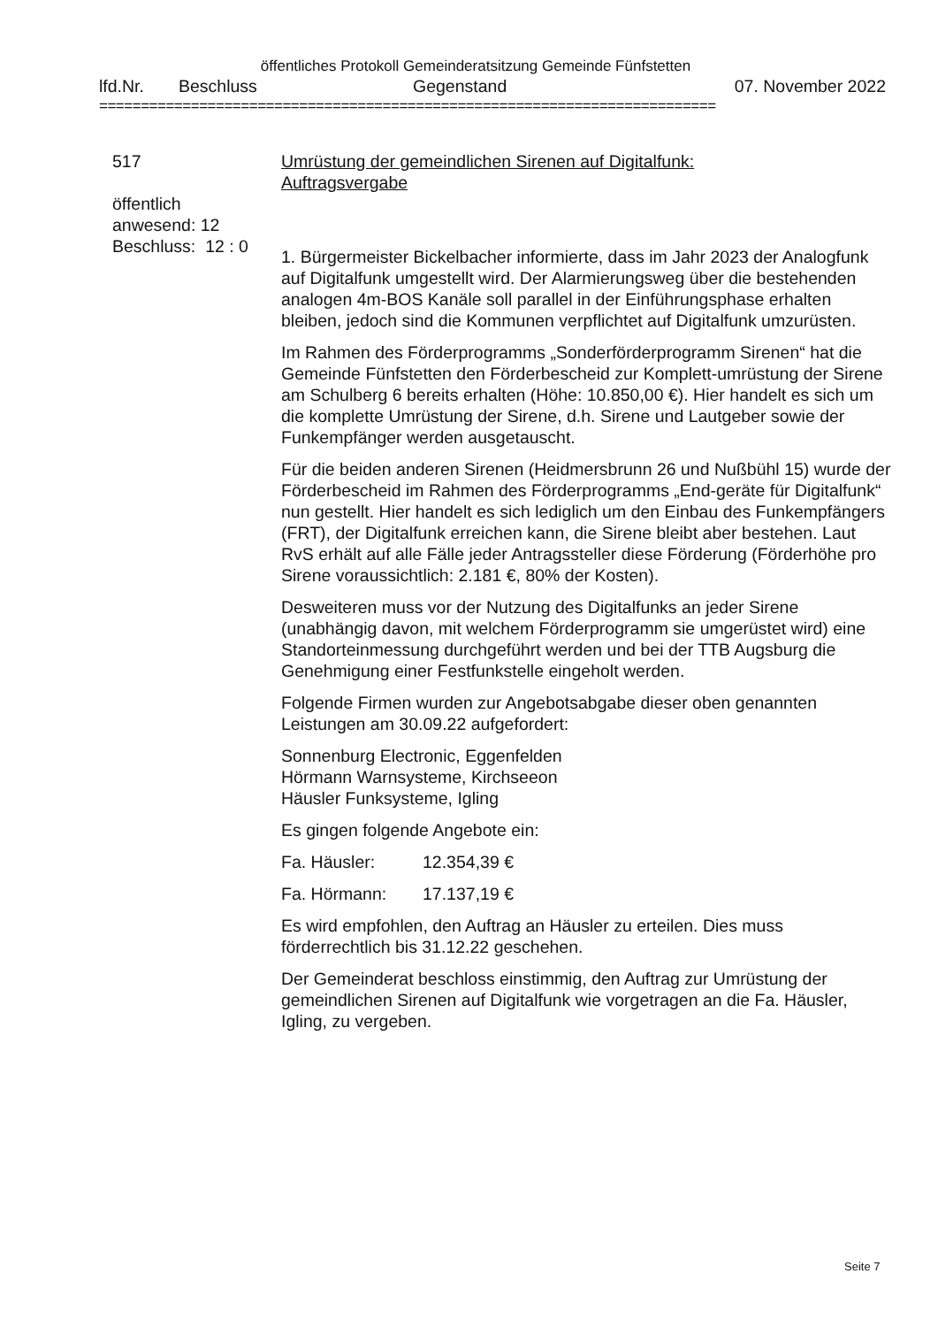öffentliches Protokoll Gemeinderatsitzung Gemeinde Fünfstetten
lfd.Nr. Beschluss Gegenstand 07. November 2022
==========================================================================
517
öffentlich
anwesend: 12
Beschluss: 12 : 0
Umrüstung der gemeindlichen Sirenen auf Digitalfunk:
Auftragsvergabe
1. Bürgermeister Bickelbacher informierte, dass im Jahr 2023 der Analogfunk auf Digitalfunk umgestellt wird. Der Alarmierungsweg über die bestehenden analogen 4m-BOS Kanäle soll parallel in der Einführungsphase erhalten bleiben, jedoch sind die Kommunen verpflichtet auf Digitalfunk umzurüsten.
Im Rahmen des Förderprogramms „Sonderförderprogramm Sirenen“ hat die Gemeinde Fünfstetten den Förderbescheid zur Komplett-umrüstung der Sirene am Schulberg 6 bereits erhalten (Höhe: 10.850,00 €). Hier handelt es sich um die komplette Umrüstung der Sirene, d.h. Sirene und Lautgeber sowie der Funkempfänger werden ausgetauscht.
Für die beiden anderen Sirenen (Heidmersbrunn 26 und Nußbühl 15) wurde der Förderbescheid im Rahmen des Förderprogramms „End-geräte für Digitalfunk“ nun gestellt. Hier handelt es sich lediglich um den Einbau des Funkempfängers (FRT), der Digitalfunk erreichen kann, die Sirene bleibt aber bestehen. Laut RvS erhält auf alle Fälle jeder Antragssteller diese Förderung (Förderhöhe pro Sirene voraussichtlich: 2.181 €, 80% der Kosten).
Desweiteren muss vor der Nutzung des Digitalfunks an jeder Sirene (unabhängig davon, mit welchem Förderprogramm sie umgerüstet wird) eine Standorteinmessung durchgeführt werden und bei der TTB Augsburg die Genehmigung einer Festfunkstelle eingeholt werden.
Folgende Firmen wurden zur Angebotsabgabe dieser oben genannten Leistungen am 30.09.22 aufgefordert:
Sonnenburg Electronic, Eggenfelden
Hörmann Warnsysteme, Kirchseeon
Häusler Funksysteme, Igling
Es gingen folgende Angebote ein:
Fa. Häusler: 12.354,39 €
Fa. Hörmann: 17.137,19 €
Es wird empfohlen, den Auftrag an Häusler zu erteilen. Dies muss förderrechtlich bis 31.12.22 geschehen.
Der Gemeinderat beschloss einstimmig, den Auftrag zur Umrüstung der gemeindlichen Sirenen auf Digitalfunk wie vorgetragen an die Fa. Häusler, Igling, zu vergeben.
Seite 7